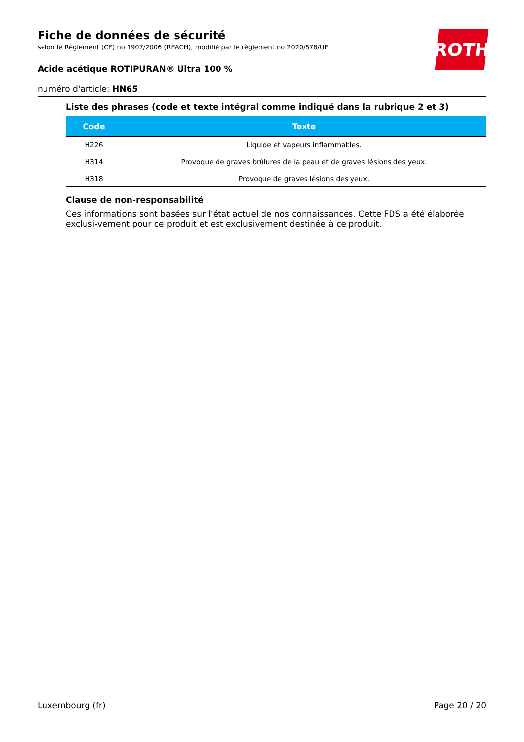ROTH
Fiche de données de sécurité
selon le Règlement (CE) no 1907/2006 (REACH), modifié par le règlement no 2020/878/UE
Acide acétique ROTIPURAN® Ultra 100 %
numéro d'article: HN65
Liste des phrases (code et texte intégral comme indiqué dans la rubrique 2 et 3)
| Code | Texte |
| --- | --- |
| H226 | Liquide et vapeurs inflammables. |
| H314 | Provoque de graves brûlures de la peau et de graves lésions des yeux. |
| H318 | Provoque de graves lésions des yeux. |
Clause de non-responsabilité
Ces informations sont basées sur l'état actuel de nos connaissances. Cette FDS a été élaborée exclusi-vement pour ce produit et est exclusivement destinée à ce produit.
Luxembourg (fr) Page 20 / 20